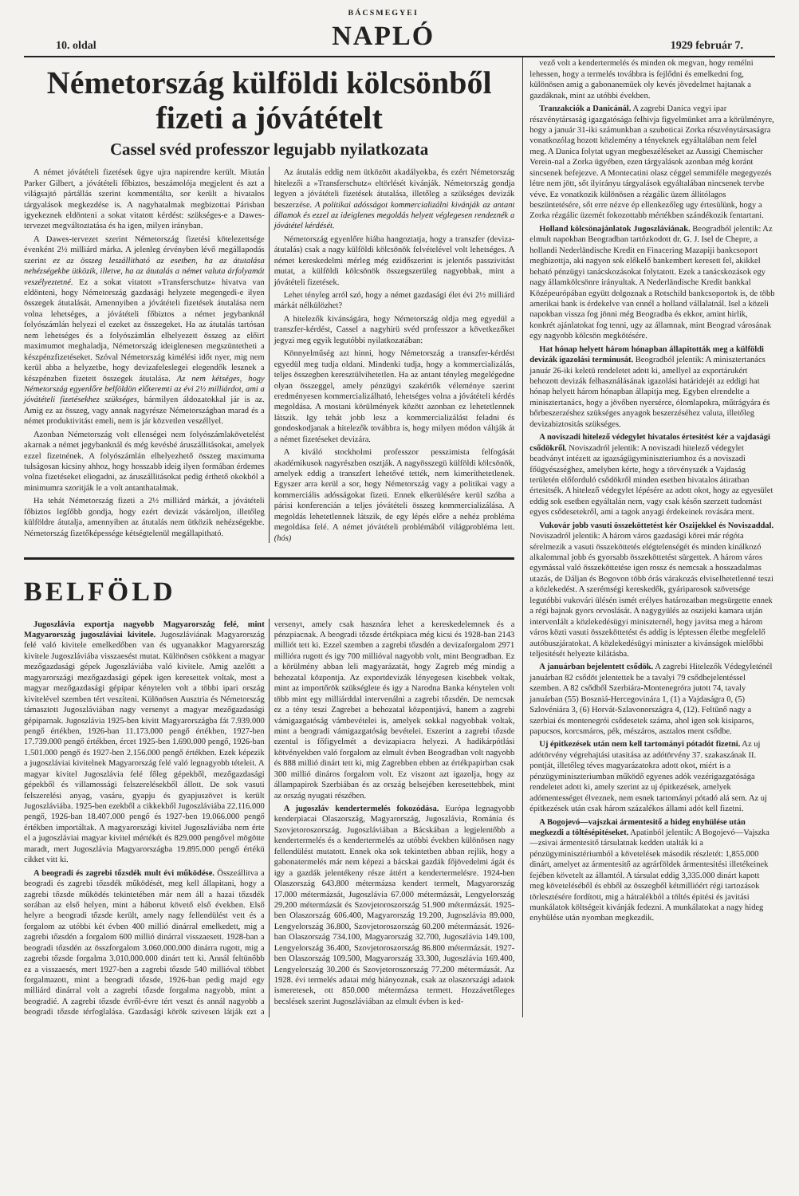10. oldal
BÁCSMEGYEI
NAPLÓ
1929 február 7.
Németország külföldi kölcsönből fizeti a jóvátételt
Cassel svéd professzor legujabb nyilatkozata
A német jóvátételi fizetések ügye ujra napirendre került. Miután Parker Gilbert, a jóvátételi főbiztos, beszámolója megjelent és azt a világsajtó pártállás szerint kommentálta, sor került a hivatalos tárgyalások megkezdése is. A nagyhatalmak megbizottai Párisban igyekeznek eldönteni a sokat vitatott kérdést: szükséges-e a Dawes-tervezet megváltoztatása és ha igen, milyen irányban.
A Dawes-tervezet szerint Németország fizetési kötelezettsége évenként 2½ milliárd márka. A jelenleg érvényben lévő megállapodás szerint ez az összeg leszállitható az esetben, ha az átutalása nehézségekbe ütközik, illetve, ha az átutalás a német valuta árfolyamát veszélyeztetné. Ez a sokat vitatott »Transferschutz« hivatva van eldönteni, hogy Németország gazdasági helyzete megengedi-e ilyen összegek átutalását. Amennyiben a jóvátételi fizetések átutalása nem volna lehetséges, a jóvátételi főbiztos a német jegybanknál folyószámlán helyezi el ezeket az összegeket. Ha az átutalás tartósan nem lehetséges és a folyószámlán elhelyezett összeg az előirt maximumot meghaladja, Németország ideiglenesen megszüntetheti a készpénzfizetéseket. Szóval Németország kimélési időt nyer, mig nem kerül abba a helyzetbe, hogy devizafeleslegei elegendők lesznek a készpénzben fizetett összegek átutalása. Az nem kétséges, hogy Németország egyenlőre belföldön előteremti az évi 2½ milliárdot, ami a jóvátételi fizetésekhez szükséges, bármilyen áldozatokkal jár is az. Amig ez az összeg, vagy annak nagyrésze Németországban marad és a német produktivitást emeli, nem is jár közvetlen veszéllyel.
Azonban Németország volt ellenségei nem folyószámlakövetelést akarnak a német jegybanknál és még kevésbé áruszállitásokat, amelyek ezzel fizetnének. A folyószámlán elhelyezhető összeg maximuma tulságosan kicsiny ahhoz, hogy hosszabb ideig ilyen formában érdemes volna fizetéseket eliogadni, az áruszállitásokat pedig érthető okokból a minimumra szoritják le a volt antanthatalmak.
Ha tehát Németország fizeti a 2½ milliárd márkát, a jóvátételi főbiztos legfőbb gondja, hogy ezért devizát vásároljon, illetőleg külföldre átutalja, amennyiben az átutalás nem ütközik nehézségekbe. Németország fizetőképessége kétségtelenül megállapitható.
Az átutalás eddig nem ütközött akadályokba, és ezért Németország hitelezői a »Transferschutz« eltörlését kivánják. Németország gondja legyen a jóvátételi fizetések átutalása, illetőleg a szükséges devizák beszerzése. A politikai adósságot kommercializálni kivánják az antant államok és ezzel az ideiglenes megoldás helyett véglegesen rendeznék a jóvátétel kérdését.
Németország egyenlőre hiába hangoztatja, hogy a transzfer (deviza-átutalás) csak a nagy külföldi kölcsönök felvételével volt lehetséges. A német kereskedelmi mérleg még ezidőszerint is jelentős passzivitást mutat, a külföldi kölcsönök összegszerüleg nagyobbak, mint a jóvátételi fizetések.
Lehet tényleg arról szó, hogy a német gazdasági élet évi 2½ milliárd márkát nélkülözhet?
A hitelezők kivánságára, hogy Németország oldja meg egyedül a transzfer-kérdést, Cassel a nagyhirü svéd professzor a következőket jegyzi meg egyik legutóbbi nyilatkozatában:
Könnyelműség azt hinni, hogy Németország a transzfer-kérdést egyedül meg tudja oldani. Mindenki tudja, hogy a kommercializálás, teljes összegben keresztülvihetetlen. Ha az antant tényleg megelégedne olyan összeggel, amely pénzügyi szakértők véleménye szerint eredményesen kommercializálható, lehetséges volna a jóvátételi kérdés megoldása. A mostani körülmények között azonban ez lehetetlennek látszik. Igy tehát jobb lesz a kommercializálást feladni és gondoskodjanak a hitelezők továbbra is, hogy milyen módon váltják át a német fizetéseket devizára.
A kiváló stockholmi professzor pesszimista felfogását akadémikusok nagyrészben osztják. A nagyösszegü külföldi kölcsönök, amelyek eddig a transzfert lehetővé tették, nem kimeríthetetlenek. Egyszer arra kerül a sor, hogy Németország vagy a politikai vagy a kommerciális adósságokat fizeti. Ennek elkerülésére kerül szóba a párisi konferencián a teljes jóvátételi összeg kommercializálása. A megoldás lehetetlennek látszik, de egy lépés előre a nehéz probléma megoldása felé. A német jóvátételi problémából világprobléma lett. (hós)
BELFÖLD
Jugoszlávia exportja nagyobb Magyarország felé, mint Magyarország jugoszláviai kivitele. Jugoszláviának Magyarország felé való kivitele emelkedőben van és ugyanakkor Magyarország kivitele Jugoszláviába visszaesést mutat. Különösen csökkent a magyar mezőgazdasági gépek Jugoszláviába való kivitele. Amig azelőtt a magyarországi mezőgazdasági gépek igen keresettek voltak, most a magyar mezőgazdasági gépipar kénytelen volt a többi ipari ország kivitelével szemben tért veszíteni. Különösen Ausztria és Németország támasztott Jugoszláviában nagy versenyt a magyar mezőgazdasági gépiparnak. Jugoszlávia 1925-ben kivitt Magyarországba fát 7.939.000 pengő értékben, 1926-ban 11.173.000 pengő értékben, 1927-ben 17.739.000 pengő értékben, ércet 1925-ben 1.690.000 pengő, 1926-ban 1.501.000 pengő és 1927-ben 2.156.000 pengő értékben. Ezek képezik a jugoszláviai kivitelnek Magyarország felé való legnagyobb tételeit. A magyar kivitel Jugoszlávia felé főleg gépekből, mezőgazdasági gépekből és villamossági felszerelésekből állott. De sok vasuti felszerelési anyag, vasáru, gyapju és gyapjuszövet is került Jugoszláviába. 1925-ben ezekből a cikkekből Jugoszláviába 22.116.000 pengő, 1926-ban 18.407.000 pengő és 1927-ben 19.066.000 pengő értékben importáltak. A magyarországi kivitel Jugoszláviába nem érte el a jugoszláviai magyar kivitel mértékét és 829.000 pengővel mögötte maradt, mert Jugoszlávia Magyarországba 19.895.000 pengő értékü cikket vitt ki.
A beogradi és zagrebi tőzsdék mult évi működése. Összeállitva a beogradi és zagrebi tőzsdék működését, meg kell állapitani, hogy a zagrebi tőzsde működés tekintetében már nem áll a hazai tőzsdék sorában az első helyen, mint a háborut követő első években. Első helyre a beogradi tőzsde került, amely nagy fellendülést vett és a forgalom az utóbbi két évben 400 millió dinárral emelkedett, mig a zagrebi tőzsdén a forgalom 600 millió dinárral visszaesett. 1928-ban a beogradi tőzsdén az összforgalom 3.060.000.000 dinárra rugott, mig a zagrebi tőzsde forgalma 3.010.000.000 dinárt tett ki. Annál feltünőbb ez a visszaesés, mert 1927-ben a zagrebi tőzsde 540 millióval többet forgalmazott, mint a beogradi tőzsde, 1926-ban pedig majd egy milliárd dinárral volt a zagrebi tőzsde forgalma nagyobb, mint a beogradié. A zagrebi tőzsde évről-évre tért veszt és annál nagyobb a beogradi tőzsde térfoglalása. Gazdasági körök szivesen látják ezt a versenyt, amely csak hasznára lehet a kereskedelemnek és a pénzpiacnak. A beogradi tőzsde értékpiaca még kicsi és 1928-ban 2143 milliót tett ki. Ezzel szemben a zagrebi tőzsdén a devizaforgalom 2971 millióra rugott és igy 700 millióval nagyobb volt, mint Beogradban. Ez a körülmény abban leli magyarázatát, hogy Zagreb még mindig a behozatal központja. Az exportdevizák lényegesen kisebbek voltak, mint az importőrök szükséglete és igy a Narodna Banka kénytelen volt több mint egy milliárddal intervenálni a zagrebi tőzsdén. De nemcsak ez a tény teszi Zagrebet a behozatal központjává, hanem a zagrebi vámigazgatóság vámbevételei is, amelyek sokkal nagyobbak voltak, mint a beogradi vámigazgatóság bevételei. Eszerint a zagrebi tőzsde ezentul is főfigyelmét a devizapiacra helyezi. A hadikárpótlási kötvényekben való forgalom az elmult évben Beogradban volt nagyobb és 888 millió dinárt tett ki, mig Zagrebben ebben az értékpapirban csak 300 millió dináros forgalom volt. Ez viszont azt igazolja, hogy az állampapirok Szerbiában és az ország belsejében keresettebbek, mint az ország nyugati részében.
A jugoszláv kendertermelés fokozódása. Európa legnagyobb kenderpiacai Olaszország, Magyarország, Jugoszlávia, Románia és Szovjetoroszország. Jugoszláviában a Bácskában a legjelentőbb a kendertermelés és a kendertermelés az utóbbi években különösen nagy fellendülést mutatott. Ennek oka sok tekintetben abban rejlik, hogy a gabonatermelés már nem képezi a bácskai gazdák főjövedelmi ágát és igy a gazdák jelentékeny része áttért a kendertermelésre. 1924-ben Olaszország 643.800 métermázsa kendert termelt, Magyarország 17.000 métermázsát, Jugoszlávia 67.000 métermázsát, Lengyelország 29.200 métermázsát és Szovjetoroszország 51.900 métermázsát. 1925-ben Olaszország 606.400, Magyarország 19.200, Jugoszlávia 89.000, Lengyelország 36.800, Szovjetoroszország 60.200 métermázsát. 1926-ban Olaszország 734.100, Magyarország 32.700, Jugoszlávia 149.100, Lengyelország 36.400, Szovjetoroszország 86.800 métermázsát. 1927-ben Olaszország 109.500, Magyarország 33.300, Jugoszlávia 169.400, Lengyelország 30.200 és Szovjetoroszország 77.200 métermázsát. Az 1928. évi termelés adatai még hiányoznak, csak az olaszországi adatok ismeretesek, ott 850.000 métermázsa termett. Hozzávetőleges becslések szerint Jugoszláviában az elmult évben is ked-
vező volt a kendertermelés és minden ok megvan, hogy remélni lehessen, hogy a termelés továbbra is fejlődni és emelkedni fog, különösen amig a gabonanemüek oly kevés jövedelmet hajtanak a gazdáknak, mint az utóbbi években.
Tranzakciók a Danicánál. A zagrebi Danica vegyi ipar részvénytársaság igazgatósága felhivja figyelmünket arra a körülményre, hogy a január 31-iki számunkban a szuboticai Zorka részvénytársaságra vonatkozólag hozott közlemény a tényeknek egyáltalában nem felel meg. A Danica folytat ugyan megbeszéléseket az Aussigi Chemischer Verein-nal a Zorka ügyében, ezen tárgyalások azonban még koránt sincsenek befejezve. A Montecatini olasz céggel semmiféle megegyezés létre nem jött, sőt ilyirányu tárgyalások egyáltalában nincsenek tervbe véve. Ez vonatkozik különösen a rézgálic üzem állitólagos beszüntetésére, sőt erre nézve ép ellenkezőleg ugy értesülünk, hogy a Zorka rézgálic üzemét fokozottabb mértékben szándékozik fentartani.
Holland kölcsönajánlatok Jugoszláviának. Beogradból jelentik: Az elmult napokban Beogradban tartózkodott dr. G. J. Isel de Chepre, a hollandi Nederländische Kredit en Finacering Mazapiji bankcsoport megbizottja, aki nagyon sok előkelő bankembert keresett fel, akikkel beható pénzügyi tanácskozásokat folytatott. Ezek a tanácskozások egy nagy államkölcsönre irányultak. A Nederländische Kredit bankkal Középeurópában együtt dolgoznak a Rotschild bankcsoportok is, de több amerikai bank is érdekelve van ennél a holland vállalatnál. Isel a közeli napokban vissza fog jönni még Beogradba és ekkor, amint hirlik, konkrét ajánlatokat fog tenni, ugy az államnak, mint Beograd városának egy nagyobb kölcsön megkötésére.
Hat hónap helyett három hónapban állapitották meg a külföldi devizák igazolási terminusát. Beogradból jelentik: A minisztertanács január 26-iki keletü rendeletet adott ki, amellyel az exportárukért behozott devizák felhasználásának igazolási határidejét az eddigi hat hónap helyett három hónapban állapitja meg. Egyben elrendelte a minisztertanács, hogy a jövőben nyersérce, ólomlapokra, műtrágyára és bőrbeszerzéshez szükséges anyagok beszerzéséhez valuta, illetőleg devizabiztositás szükséges.
A noviszadi hitelező védegylet hivatalos értesitést kér a vajdasági csődökről. Noviszadról jelentik: A noviszadi hitelező védegylet beadványt intézett az igazságügyminiszteriumhoz és a noviszadi főügyészséghez, amelyben kérte, hogy a törvényszék a Vajdaság területén előforduló csődökről minden esetben hivatalos átiratban értesitsék. A hitelező védegylet lépésére az adott okot, hogy az egyesület eddig sok esetben egyáltalán nem, vagy csak későn szerzett tudomást egyes csődesetekről, ami a tagok anyagi érdekeinek rovására ment.
Vukovár jobb vasuti összeköttetést kér Oszijekkel és Noviszaddal. Noviszadról jelentik: A három város gazdasági körei már régóta sérelmezik a vasuti összeköttetés elégtelenségét és minden kinálkozó alkalommal jobb és gyorsabb összeköttetést sürgettek. A három város egymással való összeköttetése igen rossz és nemcsak a hosszadalmas utazás, de Dáljan és Bogovon több órás várakozás elviselhetetlenné teszi a közlekedést. A szerémségi kereskedők, gyáriparosok szövetsége legutóbbi vukovári ülésén ismét erélyes határozatban megsürgette ennek a régi bajnak gyors orvoslását. A nagygyülés az oszijeki kamara utján intervenIált a közlekedésügyi miniszternél, hogy javitsa meg a három város közti vasuti összeköttetést és addig is léptessen életbe megfelelő autóbuszjáratokat. A közlekedésügyi miniszter a kivánságok mielőbbi teljesitését helyezte kilátásba.
A januárban bejelentett csődök. A zagrebi Hitelezők Védegyleténél januárban 82 csődöt jelentettek be a tavalyi 79 csődbejelentéssel szemben. A 82 csődből Szerbiára-Montenegróra jutott 74, tavaly januárban (55) Boszniá-Hercegovinára 1, (1) a Vajdaságra 0, (5) Szlovéniára 3, (6) Horvát-Szlavonországra 4, (12). Feltünő nagy a szerbiai és montenegrói csődesetek száma, ahol igen sok kisiparos, papucsos, korcsmáros, pék, mészáros, asztalos ment csődbe.
Uj épitkezések után nem kell tartományi pótadót fizetni. Az uj adótörvény végrehajtási utasitása az adótörvény 37. szakaszának II. pontját, illetőleg téves magyarázatokra adott okot, miért is a pénzügyminiszteriumban működő egyenes adók vezérigazgatósága rendeletet adott ki, amely szerint az uj épitkezések, amelyek adómentességet élveznek, nem esnek tartományi pótadó alá sem. Az uj épitkezések után csak három százalékos állami adót kell fizetni.
A Bogojevó—vajszkai ármentesitő a hideg enyhülése után megkezdi a töltésépitéseket. Apatinból jelentik: A Bogojevó—Vajszka—zsivai ármentesitő társulatnak kedden utalták ki a pénzügyminisztériumból a követelések második részletét: 1,855.000 dinárt, amelyet az ármentesitő az agrárföldek ármentesitési illetékeinek fejében követelt az államtól. A társulat eddig 3,335.000 dinárt kapott meg követeléséből és ebből az összegből kétmillióért régi tartozások törlesztésére fordított, mig a hátralékból a töltés épitési és javitási munkálatok költségeit kivánják fedezni. A munkálatokat a nagy hideg enyhülése után nyomban megkezdik.